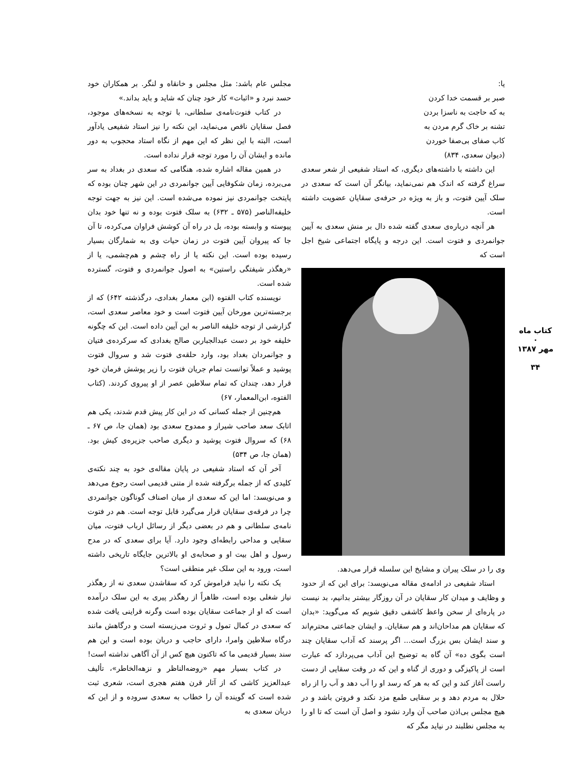کتاب ماه
۰
مهر ۱۳۸۷
۳۴
یا:
صبر بر قسمت خدا کردن
به که حاجت به ناسزا بردن
تشنه بر خاک گرم مردن به
کاب صفای بی‌صفا خوردن
(دیوان سعدی، ۸۳۴)
این داشته با داشته‌های دیگری، که استاد شفیعی از شعر سعدی سراغ گرفته که اندک هم نمی‌نماید، بیانگر آن است که سعدی در سلک آیین فتوت، و باز به ویژه در حرفه‌ی سقایان عضویت داشته است.
هر آنچه درباره‌ی سعدی گفته شده دال بر منش سعدی به آیین جوانمردی و فتوت است. این درجه و پایگاه اجتماعی شیخ اجل است که
وی را در سلک پیران و مشایخ این سلسله قرار می‌دهد.
استاد شفیعی در ادامه‌ی مقاله می‌نویسد: برای این که از حدود و وظایف و میدان کار سقایان در آن روزگار بیشتر بدانیم، بد نیست در پاره‌ای از سخن واعظ کاشفی دقیق شویم که می‌گوید: «بدان که سقایان هم مداحان‌اند و هم سقایان. و ایشان جماعتی محترم‌اند و سند ایشان بس بزرگ است... اگر پرسند که آداب سقایان چند است بگوی ده» آن گاه به توضیح این آداب می‌پردازد که عبارت است از پاکیزگی و دوری از گناه و این که در وقت سقایی از دست راست آغاز کند و این که به هر که رسد او را آب دهد و آب را از راه حلال به مردم دهد و بر سقایی طمع مزد نکند و فروتن باشد و در هیچ مجلس بی‌اذن صاحب آن وارد نشود و اصل آن است که تا او را به مجلس نطلبند در نیاید مگر که
مجلس عام باشد: مثل مجلس و خانقاه و لنگر. بر همکاران خود حسد نبرد و «اثبات» کار خود چنان که شاید و باید بداند.»
در کتاب فتوت‌نامه‌ی سلطانی، با توجه به نسخه‌های موجود، فصل سقایان ناقص می‌نماید، این نکته را نیز استاد شفیعی یادآور است، البته با این نظر که این مهم از نگاه استاد محجوب به دور مانده و ایشان آن را مورد توجه قرار نداده است.
در همین مقاله اشاره شده، هنگامی که سعدی در بغداد به سر می‌برده، زمان شکوفایی آیین جوانمردی در این شهر چنان بوده که پایتخت جوانمردی نیز نموده می‌شده است. این نیز به جهت توجه خلیفه‌الناصر (۵۷۵ ـ ۶۳۲) به سلک فتوت بوده و نه تنها خود بدان پیوسته و وابسته بوده، بل در راه آن کوشش فراوان می‌کرده، تا آن جا که پیروان آیین فتوت در زمان حیات وی به شمارگان بسیار رسیده بوده است. این نکته یا از راه چشم و هم‌چشمی، یا از «رهگذر شیفتگی راستین» به اصول جوانمردی و فتوت، گسترده شده است.
نویسنده کتاب الفتوه (ابن معمار بغدادی، درگذشته ۶۴۲) که از برجسته‌ترین مورخان آیین فتوت است و خود معاصر سعدی است، گزارشی از توجه خلیفه الناصر به این آیین داده است. این که چگونه خلیفه خود بر دست عبدالجباربن صالح بغدادی که سرکرده‌ی فتیان و جوانمردان بغداد بود، وارد حلقه‌ی فتوت شد و سروال فتوت پوشید و عملاً توانست تمام جریان فتوت را زیر پوشش فرمان خود قرار دهد، چندان که تمام سلاطین عصر از او پیروی کردند. (کتاب الفتوه، ابن‌المعمار، ۶۷)
هم‌چنین از جمله کسانی که در این کار پیش قدم شدند، یکی هم اتابک سعد صاحب شیراز و ممدوح سعدی بود (همان جا، ص ۶۷ ـ ۶۸) که سروال فتوت پوشید و دیگری صاحب جزیره‌ی کیش بود. (همان جا، ص ۵۳۴)
آخر آن که استاد شفیعی در پایان مقاله‌ی خود به چند نکته‌ی کلیدی که از جمله برگرفته شده از متنی قدیمی است رجوع می‌دهد و می‌نویسد: اما این که سعدی از میان اصناف گوناگون جوانمردی چرا در فرقه‌ی سقایان قرار می‌گیرد قابل توجه است. هم در فتوت نامه‌ی سلطانی و هم در بعضی دیگر از رسائل ارباب فتوت، میان سقایی و مداحی رابطه‌ای وجود دارد. آیا برای سعدی که در مدح رسول و اهل بیت او و صحابه‌ی او بالاترین جایگاه تاریخی داشته است، ورود به این سلک غیر منطقی است؟
یک نکته را نباید فراموش کرد که سقاشدن سعدی نه از رهگذر نیاز شغلی بوده است، ظاهراً از رهگذر پیری به این سلک درآمده است که او از جماعت سقایان بوده است وگرنه قراینی یافت شده که سعدی در کمال تمول و ثروت می‌زیسته است و درگاهش مانند درگاه سلاطین وامرا، دارای حاجب و دربان بوده است و این هم سند بسیار قدیمی ما که تاکنون هیچ کس از آن آگاهی نداشته است!
در کتاب بسیار مهم «روضه‌الناظر و نزهه‌الخاطر»، تألیف عبدالعزیز کاشی که از آثار قرن هفتم هجری است، شعری ثبت شده است که گوینده آن را خطاب به سعدی سروده و از این که دربان سعدی به